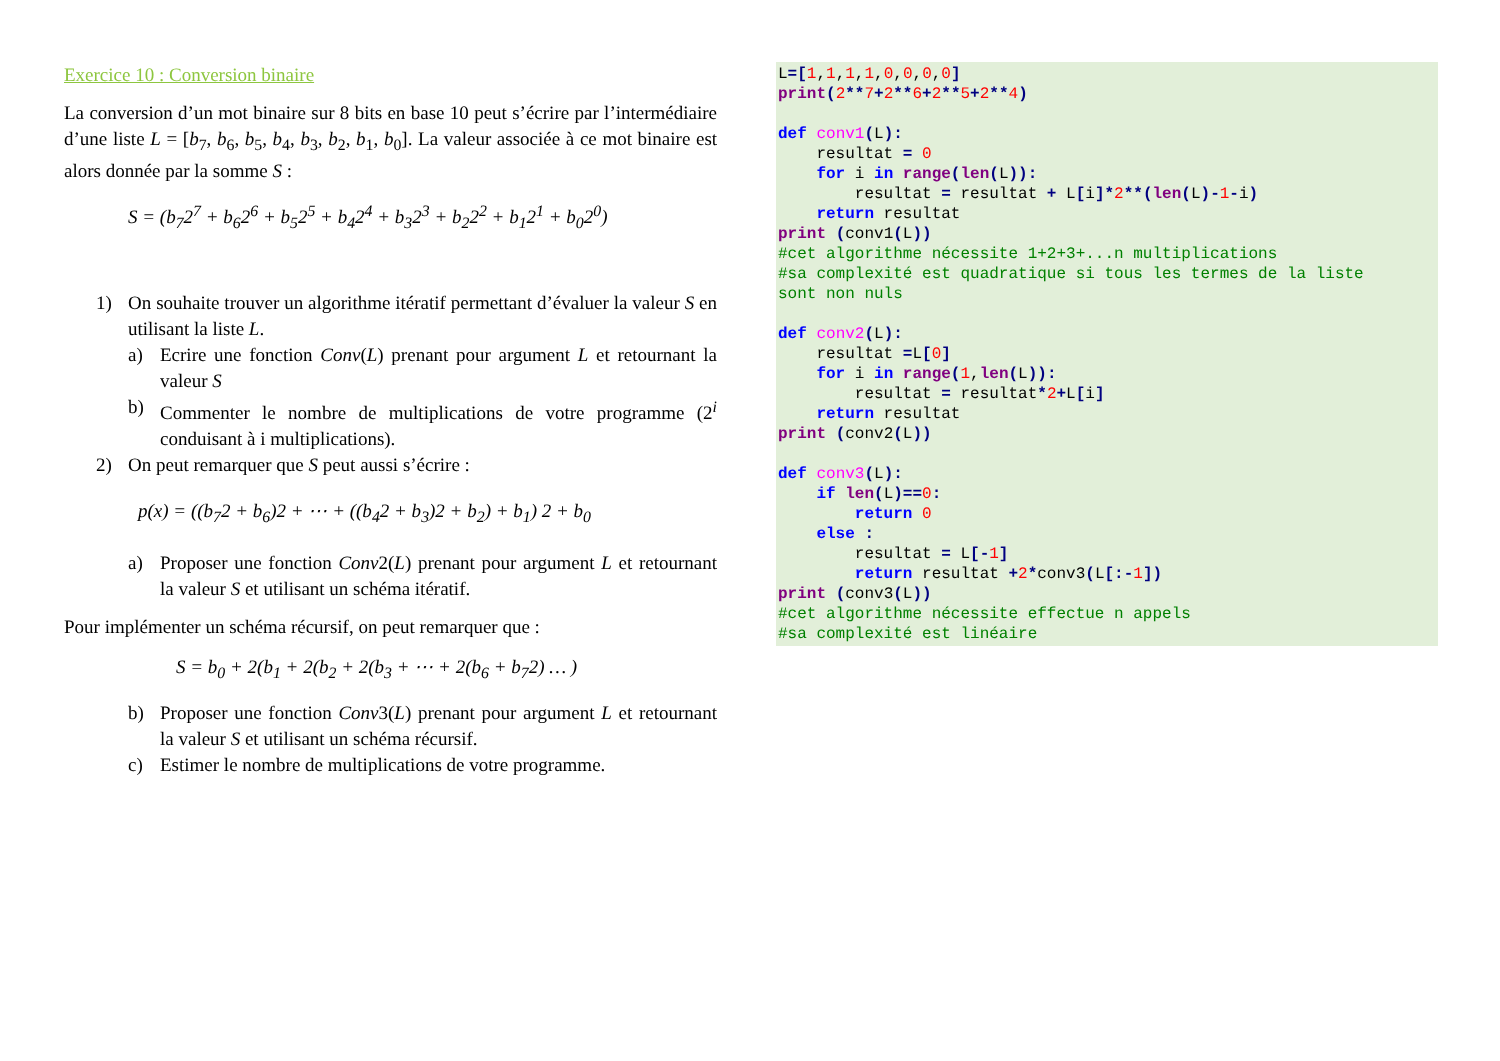Exercice 10 : Conversion binaire
La conversion d’un mot binaire sur 8 bits en base 10 peut s’écrire par l’intermédiaire d’une liste L = [b<sub>7</sub>, b<sub>6</sub>, b<sub>5</sub>, b<sub>4</sub>, b<sub>3</sub>, b<sub>2</sub>, b<sub>1</sub>, b<sub>0</sub>]. La valeur associée à ce mot binaire est alors donnée par la somme S :
S = (b<sub>7</sub>2<sup>7</sup> + b<sub>6</sub>2<sup>6</sup> + b<sub>5</sub>2<sup>5</sup> + b<sub>4</sub>2<sup>4</sup> + b<sub>3</sub>2<sup>3</sup> + b<sub>2</sub>2<sup>2</sup> + b<sub>1</sub>2<sup>1</sup> + b<sub>0</sub>2<sup>0</sup>)
1) On souhaite trouver un algorithme itératif permettant d’évaluer la valeur S en utilisant la liste L.
a) Ecrire une fonction Conv(L) prenant pour argument L et retournant la valeur S
b) Commenter le nombre de multiplications de votre programme (2<sup>i</sup> conduisant à i multiplications).
2) On peut remarquer que S peut aussi s’écrire :
p(x) = ((b<sub>7</sub>2 + b<sub>6</sub>)2 + ⋯ + ((b<sub>4</sub>2 + b<sub>3</sub>)2 + b<sub>2</sub>) + b<sub>1</sub>) 2 + b<sub>0</sub>
a) Proposer une fonction Conv2(L) prenant pour argument L et retournant la valeur S et utilisant un schéma itératif.
Pour implémenter un schéma récursif, on peut remarquer que :
S = b<sub>0</sub> + 2(b<sub>1</sub> + 2(b<sub>2</sub> + 2(b<sub>3</sub> + ⋯ + 2(b<sub>6</sub> + b<sub>7</sub>2) … )
b) Proposer une fonction Conv3(L) prenant pour argument L et retournant la valeur S et utilisant un schéma récursif.
c) Estimer le nombre de multiplications de votre programme.
L=[1,1,1,1,0,0,0,0] print(2**7+2**6+2**5+2**4) def conv1(L): resultat = 0 for i in range(len(L)): resultat = resultat + L[i]*2**(len(L)-1-i) return resultat print (conv1(L)) #cet algorithme nécessite 1+2+3+...n multiplications #sa complexité est quadratique si tous les termes de la liste sont non nuls def conv2(L): resultat =L[0] for i in range(1,len(L)): resultat = resultat*2+L[i] return resultat print (conv2(L)) def conv3(L): if len(L)==0: return 0 else : resultat = L[-1] return resultat +2*conv3(L[:-1]) print (conv3(L)) #cet algorithme nécessite effectue n appels #sa complexité est linéaire